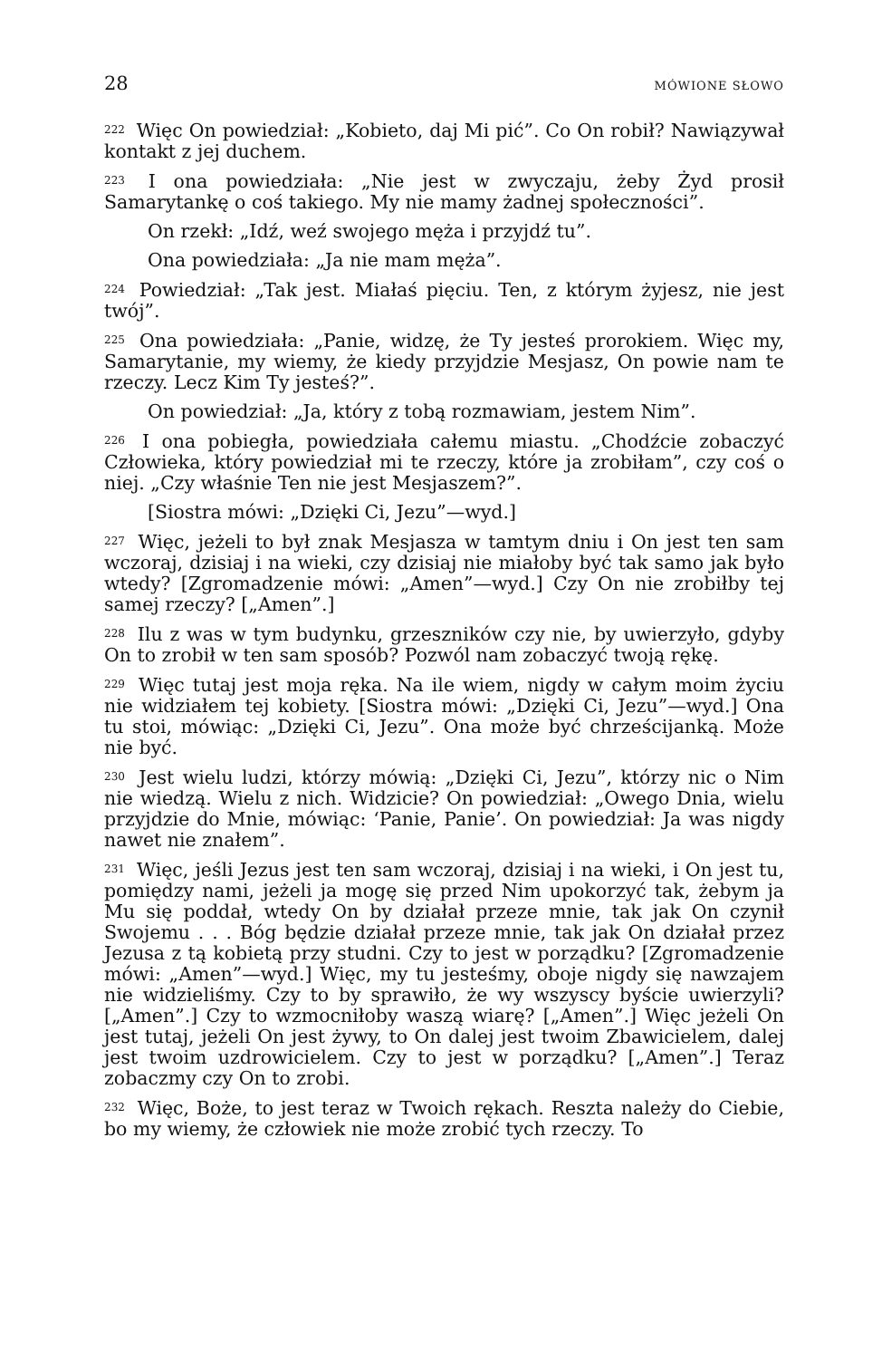28 MÓWIONE SŁOWO
<sup>222</sup> Więc On powiedział: „Kobieto, daj Mi pić”. Co On robił? Nawiązywał kontakt z jej duchem.
<sup>223</sup> I ona powiedziała: „Nie jest w zwyczaju, żeby Żyd prosił Samarytankę o coś takiego. My nie mamy żadnej społeczności”.
On rzekł: „Idź, weź swojego męża i przyjdź tu”.
Ona powiedziała: „Ja nie mam męża”.
<sup>224</sup> Powiedział: „Tak jest. Miałaś pięciu. Ten, z którym żyjesz, nie jest twój”.
<sup>225</sup> Ona powiedziała: „Panie, widzę, że Ty jesteś prorokiem. Więc my, Samarytanie, my wiemy, że kiedy przyjdzie Mesjasz, On powie nam te rzeczy. Lecz Kim Ty jesteś?”.
On powiedział: „Ja, który z tobą rozmawiam, jestem Nim”.
<sup>226</sup> I ona pobiegła, powiedziała całemu miastu. „Chodźcie zobaczyć Człowieka, który powiedział mi te rzeczy, które ja zrobiłam”, czy coś o niej. „Czy właśnie Ten nie jest Mesjaszem?”.
[Siostra mówi: „Dzięki Ci, Jezu”—wyd.]
<sup>227</sup> Więc, jeżeli to był znak Mesjasza w tamtym dniu i On jest ten sam wczoraj, dzisiaj i na wieki, czy dzisiaj nie miałoby być tak samo jak było wtedy? [Zgromadzenie mówi: „Amen”—wyd.] Czy On nie zrobiłby tej samej rzeczy? [„Amen”.]
<sup>228</sup> Ilu z was w tym budynku, grzeszników czy nie, by uwierzyło, gdyby On to zrobił w ten sam sposób? Pozwól nam zobaczyć twoją rękę.
<sup>229</sup> Więc tutaj jest moja ręka. Na ile wiem, nigdy w całym moim życiu nie widziałem tej kobiety. [Siostra mówi: „Dzięki Ci, Jezu”—wyd.] Ona tu stoi, mówiąc: „Dzięki Ci, Jezu”. Ona może być chrześcijanką. Może nie być.
<sup>230</sup> Jest wielu ludzi, którzy mówią: „Dzięki Ci, Jezu”, którzy nic o Nim nie wiedzą. Wielu z nich. Widzicie? On powiedział: „Owego Dnia, wielu przyjdzie do Mnie, mówiąc: ‘Panie, Panie’. On powiedział: Ja was nigdy nawet nie znałem”.
<sup>231</sup> Więc, jeśli Jezus jest ten sam wczoraj, dzisiaj i na wieki, i On jest tu, pomiędzy nami, jeżeli ja mogę się przed Nim upokorzyć tak, żebym ja Mu się poddał, wtedy On by działał przeze mnie, tak jak On czynił Swojemu . . . Bóg będzie działał przeze mnie, tak jak On działał przez Jezusa z tą kobietą przy studni. Czy to jest w porządku? [Zgromadzenie mówi: „Amen”—wyd.] Więc, my tu jesteśmy, oboje nigdy się nawzajem nie widzieliśmy. Czy to by sprawiło, że wy wszyscy byście uwierzyli? [„Amen”.] Czy to wzmocniłoby waszą wiarę? [„Amen”.] Więc jeżeli On jest tutaj, jeżeli On jest żywy, to On dalej jest twoim Zbawicielem, dalej jest twoim uzdrowicielem. Czy to jest w porządku? [„Amen”.] Teraz zobaczmy czy On to zrobi.
<sup>232</sup> Więc, Boże, to jest teraz w Twoich rękach. Reszta należy do Ciebie, bo my wiemy, że człowiek nie może zrobić tych rzeczy. To